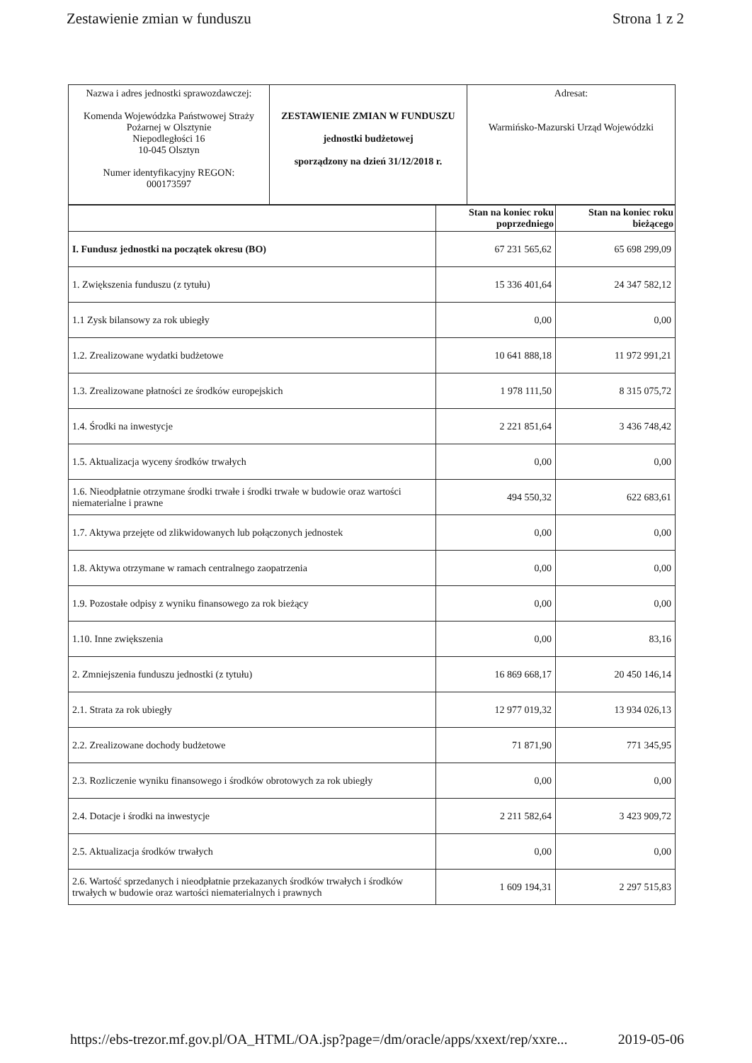Zestawienie zmian w funduszu Strona 1 z 2
| Nazwa i adres jednostki sprawozdawczej: Komenda Wojewódzka Państwowej Straży Pożarnej w Olsztynie Niepodległości 16 10-045 Olsztyn Numer identyfikacyjny REGON: 000173597 | ZESTAWIENIE ZMIAN W FUNDUSZU jednostki budżetowej sporządzony na dzień 31/12/2018 r. | Adresat: Warmińsko-Mazurski Urząd Wojewódzki |
| | Stan na koniec roku poprzedniego | Stan na koniec roku bieżącego |
| --- | --- | --- |
| I. Fundusz jednostki na początek okresu (BO) | 67 231 565,62 | 65 698 299,09 |
| 1. Zwiększenia funduszu (z tytułu) | 15 336 401,64 | 24 347 582,12 |
| 1.1 Zysk bilansowy za rok ubiegły | 0,00 | 0,00 |
| 1.2. Zrealizowane wydatki budżetowe | 10 641 888,18 | 11 972 991,21 |
| 1.3. Zrealizowane płatności ze środków europejskich | 1 978 111,50 | 8 315 075,72 |
| 1.4. Środki na inwestycje | 2 221 851,64 | 3 436 748,42 |
| 1.5. Aktualizacja wyceny środków trwałych | 0,00 | 0,00 |
| 1.6. Nieodpłatnie otrzymane środki trwałe i środki trwałe w budowie oraz wartości niematerialne i prawne | 494 550,32 | 622 683,61 |
| 1.7. Aktywa przejęte od zlikwidowanych lub połączonych jednostek | 0,00 | 0,00 |
| 1.8. Aktywa otrzymane w ramach centralnego zaopatrzenia | 0,00 | 0,00 |
| 1.9. Pozostałe odpisy z wyniku finansowego za rok bieżący | 0,00 | 0,00 |
| 1.10. Inne zwiększenia | 0,00 | 83,16 |
| 2. Zmniejszenia funduszu jednostki (z tytułu) | 16 869 668,17 | 20 450 146,14 |
| 2.1. Strata za rok ubiegły | 12 977 019,32 | 13 934 026,13 |
| 2.2. Zrealizowane dochody budżetowe | 71 871,90 | 771 345,95 |
| 2.3. Rozliczenie wyniku finansowego i środków obrotowych za rok ubiegły | 0,00 | 0,00 |
| 2.4. Dotacje i środki na inwestycje | 2 211 582,64 | 3 423 909,72 |
| 2.5. Aktualizacja środków trwałych | 0,00 | 0,00 |
| 2.6. Wartość sprzedanych i nieodpłatnie przekazanych środków trwałych i środków trwałych w budowie oraz wartości niematerialnych i prawnych | 1 609 194,31 | 2 297 515,83 |
https://ebs-trezor.mf.gov.pl/OA_HTML/OA.jsp?page=/dm/oracle/apps/xxext/rep/xxre... 2019-05-06